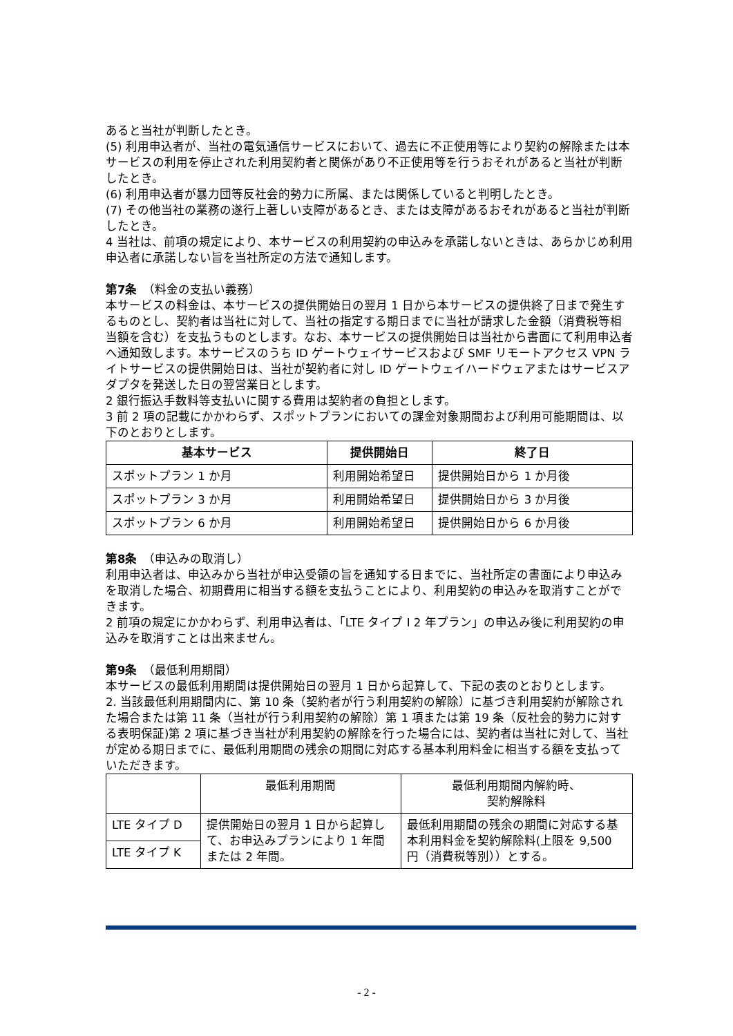あると当社が判断したとき。
(5) 利用申込者が、当社の電気通信サービスにおいて、過去に不正使用等により契約の解除または本サービスの利用を停止された利用契約者と関係があり不正使用等を行うおそれがあると当社が判断したとき。
(6) 利用申込者が暴力団等反社会的勢力に所属、または関係していると判明したとき。
(7) その他当社の業務の遂行上著しい支障があるとき、または支障があるおそれがあると当社が判断したとき。
4 当社は、前項の規定により、本サービスの利用契約の申込みを承諾しないときは、あらかじめ利用申込者に承諾しない旨を当社所定の方法で通知します。
第7条　（料金の支払い義務）
本サービスの料金は、本サービスの提供開始日の翌月 1 日から本サービスの提供終了日まで発生するものとし、契約者は当社に対して、当社の指定する期日までに当社が請求した金額（消費税等相当額を含む）を支払うものとします。なお、本サービスの提供開始日は当社から書面にて利用申込者へ通知致します。本サービスのうち ID ゲートウェイサービスおよび SMF リモートアクセス VPN ライトサービスの提供開始日は、当社が契約者に対し ID ゲートウェイハードウェアまたはサービスアダプタを発送した日の翌営業日とします。
2 銀行振込手数料等支払いに関する費用は契約者の負担とします。
3 前 2 項の記載にかかわらず、スポットプランにおいての課金対象期間および利用可能期間は、以下のとおりとします。
| 基本サービス | 提供開始日 | 終了日 |
| --- | --- | --- |
| スポットプラン 1 か月 | 利用開始希望日 | 提供開始日から 1 か月後 |
| スポットプラン 3 か月 | 利用開始希望日 | 提供開始日から 3 か月後 |
| スポットプラン 6 か月 | 利用開始希望日 | 提供開始日から 6 か月後 |
第8条　（申込みの取消し）
利用申込者は、申込みから当社が申込受領の旨を通知する日までに、当社所定の書面により申込みを取消した場合、初期費用に相当する額を支払うことにより、利用契約の申込みを取消すことができます。
2 前項の規定にかかわらず、利用申込者は、「LTE タイプ I 2 年プラン」の申込み後に利用契約の申込みを取消すことは出来ません。
第9条　（最低利用期間）
本サービスの最低利用期間は提供開始日の翌月 1 日から起算して、下記の表のとおりとします。
2. 当該最低利用期間内に、第 10 条（契約者が行う利用契約の解除）に基づき利用契約が解除された場合または第 11 条（当社が行う利用契約の解除）第 1 項または第 19 条（反社会的勢力に対する表明保証)第 2 項に基づき当社が利用契約の解除を行った場合には、契約者は当社に対して、当社が定める期日までに、最低利用期間の残余の期間に対応する基本利用料金に相当する額を支払っていただきます。
| | 最低利用期間 | 最低利用期間内解約時、 契約解除料 |
| LTE タイプ D | 提供開始日の翌月 1 日から起算して、お申込みプランにより 1 年間または 2 年間。 | 最低利用期間の残余の期間に対応する基本利用料金を契約解除料(上限を 9,500 円（消費税等別））とする。 |
| LTE タイプ K | | |
- 2 -